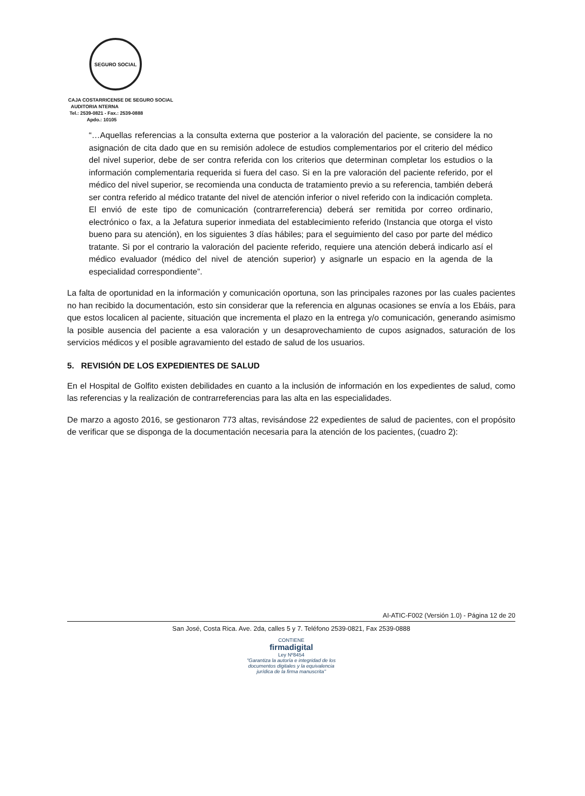SEGURO SOCIAL
CAJA COSTARRICENSE DE SEGURO SOCIAL
AUDITORIA NTERNA
Tel.: 2539-0821 - Fax.: 2539-0888
Apdo.: 10105
“…Aquellas referencias a la consulta externa que posterior a la valoración del paciente, se considere la no asignación de cita dado que en su remisión adolece de estudios complementarios por el criterio del médico del nivel superior, debe de ser contra referida con los criterios que determinan completar los estudios o la información complementaria requerida si fuera del caso. Si en la pre valoración del paciente referido, por el médico del nivel superior, se recomienda una conducta de tratamiento previo a su referencia, también deberá ser contra referido al médico tratante del nivel de atención inferior o nivel referido con la indicación completa. El envió de este tipo de comunicación (contrarreferencia) deberá ser remitida por correo ordinario, electrónico o fax, a la Jefatura superior inmediata del establecimiento referido (Instancia que otorga el visto bueno para su atención), en los siguientes 3 días hábiles; para el seguimiento del caso por parte del médico tratante. Si por el contrario la valoración del paciente referido, requiere una atención deberá indicarlo así el médico evaluador (médico del nivel de atención superior) y asignarle un espacio en la agenda de la especialidad correspondiente”.
La falta de oportunidad en la información y comunicación oportuna, son las principales razones por las cuales pacientes no han recibido la documentación, esto sin considerar que la referencia en algunas ocasiones se envía a los Ebáis, para que estos localicen al paciente, situación que incrementa el plazo en la entrega y/o comunicación, generando asimismo la posible ausencia del paciente a esa valoración y un desaprovechamiento de cupos asignados, saturación de los servicios médicos y el posible agravamiento del estado de salud de los usuarios.
5. REVISIÓN DE LOS EXPEDIENTES DE SALUD
En el Hospital de Golfito existen debilidades en cuanto a la inclusión de información en los expedientes de salud, como las referencias y la realización de contrarreferencias para las alta en las especialidades.
De marzo a agosto 2016, se gestionaron 773 altas, revisándose 22 expedientes de salud de pacientes, con el propósito de verificar que se disponga de la documentación necesaria para la atención de los pacientes, (cuadro 2):
AI-ATIC-F002 (Versión 1.0) - Página 12 de 20
San José, Costa Rica. Ave. 2da, calles 5 y 7. Teléfono 2539-0821, Fax 2539-0888
CONTIENE
firmadigital
Ley Nº8454
"Garantiza la autoría e integridad de los documentos digitales y la equivalencia jurídica de la firma manuscrita"